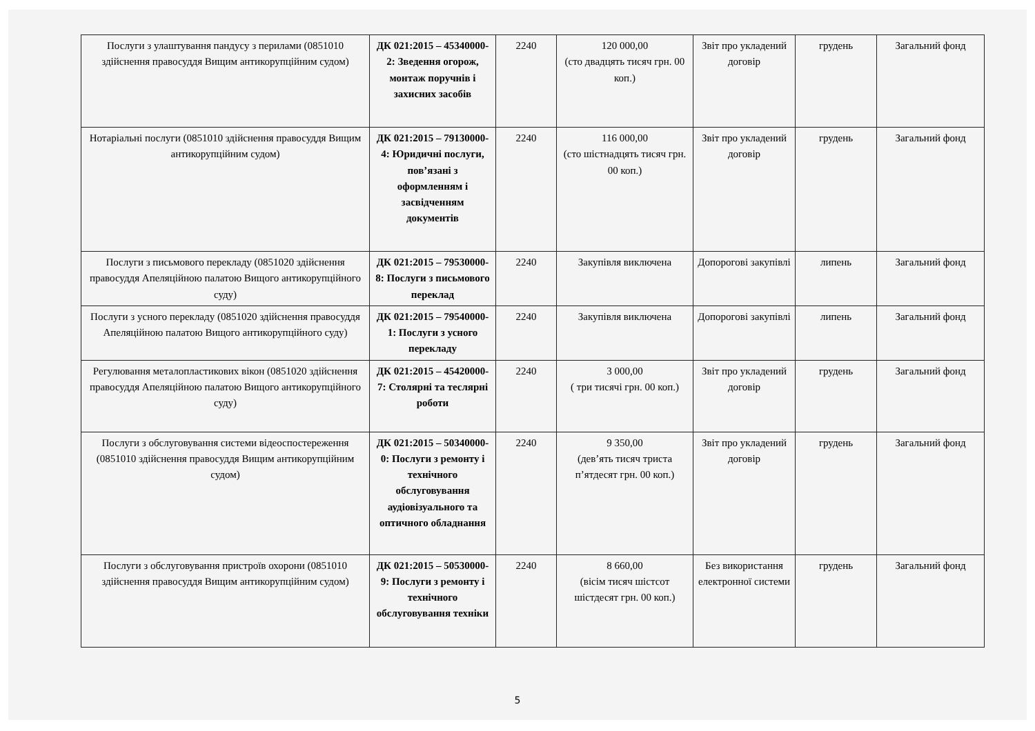| Послуги з улаштування пандусу з перилами (0851010 здійснення правосуддя Вищим антикорупційним судом) | ДК 021:2015 – 45340000-2: Зведення огорож, монтаж поручнів і захисних засобів | 2240 | 120 000,00 (сто двадцять тисяч грн. 00 коп.) | Звіт про укладений договір | грудень | Загальний фонд |
| Нотаріальні послуги (0851010 здійснення правосуддя Вищим антикорупційним судом) | ДК 021:2015 – 79130000-4: Юридичні послуги, пов’язані з оформленням і засвідченням документів | 2240 | 116 000,00 (сто шістнадцять тисяч грн. 00 коп.) | Звіт про укладений договір | грудень | Загальний фонд |
| Послуги з письмового перекладу (0851020 здійснення правосуддя Апеляційною палатою Вищого антикорупційного суду) | ДК 021:2015 – 79530000-8: Послуги з письмового переклад | 2240 | Закупівля виключена | Допорогові закупівлі | липень | Загальний фонд |
| Послуги з усного перекладу (0851020 здійснення правосуддя Апеляційною палатою Вищого антикорупційного суду) | ДК 021:2015 – 79540000-1: Послуги з усного перекладу | 2240 | Закупівля виключена | Допорогові закупівлі | липень | Загальний фонд |
| Регулювання металопластикових вікон (0851020 здійснення правосуддя Апеляційною палатою Вищого антикорупційного суду) | ДК 021:2015 – 45420000-7: Столярні та теслярні роботи | 2240 | 3 000,00 ( три тисячі грн. 00 коп.) | Звіт про укладений договір | грудень | Загальний фонд |
| Послуги з обслуговування системи відеоспостереження (0851010 здійснення правосуддя Вищим антикорупційним судом) | ДК 021:2015 – 50340000-0: Послуги з ремонту і технічного обслуговування аудіовізуального та оптичного обладнання | 2240 | 9 350,00 (дев’ять тисяч триста п’ятдесят грн. 00 коп.) | Звіт про укладений договір | грудень | Загальний фонд |
| Послуги з обслуговування пристроїв охорони (0851010 здійснення правосуддя Вищим антикорупційним судом) | ДК 021:2015 – 50530000-9: Послуги з ремонту і технічного обслуговування техніки | 2240 | 8 660,00 (вісім тисяч шістсот шістдесят грн. 00 коп.) | Без використання електронної системи | грудень | Загальний фонд |
5